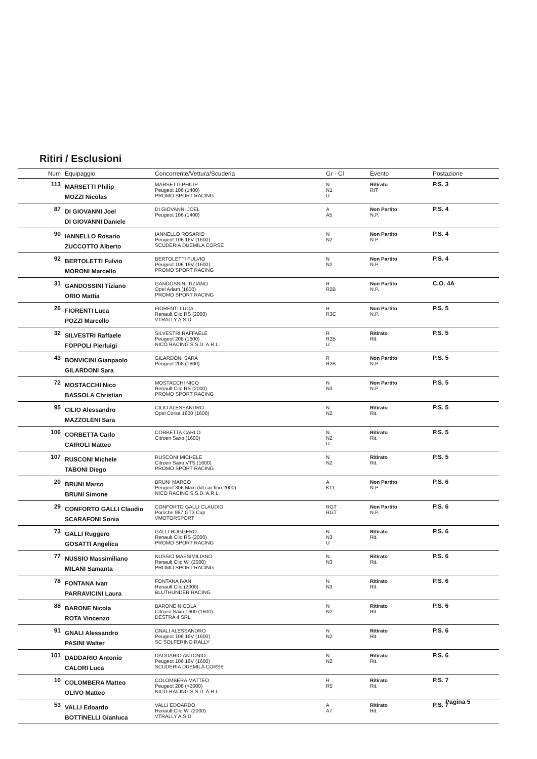Ritiri / Esclusioni
| Num | Equipaggio | Concorrente/Vettura/Scuderia | Gr - Cl | Evento | Postazione |
| --- | --- | --- | --- | --- | --- |
| 113 | MARSETTI Philip MOZZI Nicolas | MARSETTI PHILIP Peugeot 106 (1400) PROMO SPORT RACING | N N1 U | Ritirato RIT | P.S. 3 |
| 87 | DI GIOVANNI Joel DI GIOVANNI Daniele | DI GIOVANNI JOEL Peugeot 106 (1400) | A A5 | Non Partito N.P. | P.S. 4 |
| 90 | IANNELLO Rosario ZUCCOTTO Alberto | IANNELLO ROSARIO Peugeot 106 16V (1600) SCUDERIA DUEMILA CORSE | N N2 | Non Partito N.P. | P.S. 4 |
| 92 | BERTOLETTI Fulvio MORONI Marcello | BERTOLETTI FULVIO Peugeot 106 16V (1600) PROMO SPORT RACING | N N2 | Non Partito N.P. | P.S. 4 |
| 31 | GANDOSSINI Tiziano ORIO Mattia | GANDOSSINI TIZIANO Opel Adam (1600) PROMO SPORT RACING | R R2B | Non Partito N.P. | C.O. 4A |
| 26 | FIORENTI Luca POZZI Marcello | FIORENTI LUCA Renault Clio RS (2000) VTRALLY A.S.D. | R R3C | Non Partito N.P. | P.S. 5 |
| 32 | SILVESTRI Raffaele FOPPOLI Pierluigi | SILVESTRI RAFFAELE Peugeot 208 (1600) NICO RACING S.S.D. A.R.L. | R R2B U | Ritirato Rit. | P.S. 5 |
| 43 | BONVICINI Gianpaolo GILARDONI Sara | GILARDONI SARA Peugeot 208 (1600) | R R2B | Non Partito N.P. | P.S. 5 |
| 72 | MOSTACCHI Nico BASSOLA Christian | MOSTACCHI NICO Renault Clio RS (2000) PROMO SPORT RACING | N N3 | Non Partito N.P. | P.S. 5 |
| 95 | CILIO Alessandro MAZZOLENI Sara | CILIO ALESSANDRO Opel Corsa 1600 (1600) | N N2 | Ritirato Rit. | P.S. 5 |
| 106 | CORBETTA Carlo CAIROLI Matteo | CORBETTA CARLO Citroen Saxo (1600) | N N2 U | Ritirato Rit. | P.S. 5 |
| 107 | RUSCONI Michele TABONI Diego | RUSCONI MICHELE Citroen Saxo VTS (1600) PROMO SPORT RACING | N N2 | Ritirato Rit. | P.S. 5 |
| 20 | BRUNI Marco BRUNI Simone | BRUNI MARCO Peugeot 306 Maxi (kit car fino 2000) NICO RACING S.S.D. A.R.L. | A K11 | Non Partito N.P. | P.S. 6 |
| 29 | CONFORTO GALLI Claudio SCARAFONI Sonia | CONFORTO GALLI CLAUDIO Porsche 997 GT3 Cup VMOTORSPORT | RGT RGT | Non Partito N.P. | P.S. 6 |
| 73 | GALLI Ruggero GOSATTI Angelica | GALLI RUGGERO Renault Clio RS (2000) PROMO SPORT RACING | N N3 U | Ritirato Rit. | P.S. 6 |
| 77 | NUSSIO Massimiliano MILANI Samanta | NUSSIO MASSIMILIANO Renault Clio W. (2000) PROMO SPORT RACING | N N3 | Ritirato Rit. | P.S. 6 |
| 78 | FONTANA Ivan PARRAVICINI Laura | FONTANA IVAN Renault Clio (2000) BLUTHUNDER RACING | N N3 | Ritirato Rit. | P.S. 6 |
| 88 | BARONE Nicola ROTA Vincenzo | BARONE NICOLA Citroen Saxo 1600 (1600) DESTRA 4 SRL | N N2 | Ritirato Rit. | P.S. 6 |
| 91 | GNALI Alessandro PASINI Walter | GNALI ALESSANDRO Peugeot 106 16V (1600) SC SOLFERINO RALLY | N N2 | Ritirato Rit. | P.S. 6 |
| 101 | DADDARIO Antonio CALORI Luca | DADDARIO ANTONIO Peugeot 106 16V (1600) SCUDERIA DUEMILA CORSE | N N2 | Ritirato Rit. | P.S. 6 |
| 10 | COLOMBERA Matteo OLIVO Matteo | COLOMBERA MATTEO Peugeot 208 (>2000) NICO RACING S.S.D. A.R.L. | R R5 | Ritirato Rit. | P.S. 7 |
| 53 | VALLI Edoardo BOTTINELLI Gianluca | VALLI EDOARDO Renault Clio W. (2000) VTRALLY A.S.D. | A A7 | Ritirato Rit. | P.S. 7 |
Pagina 5